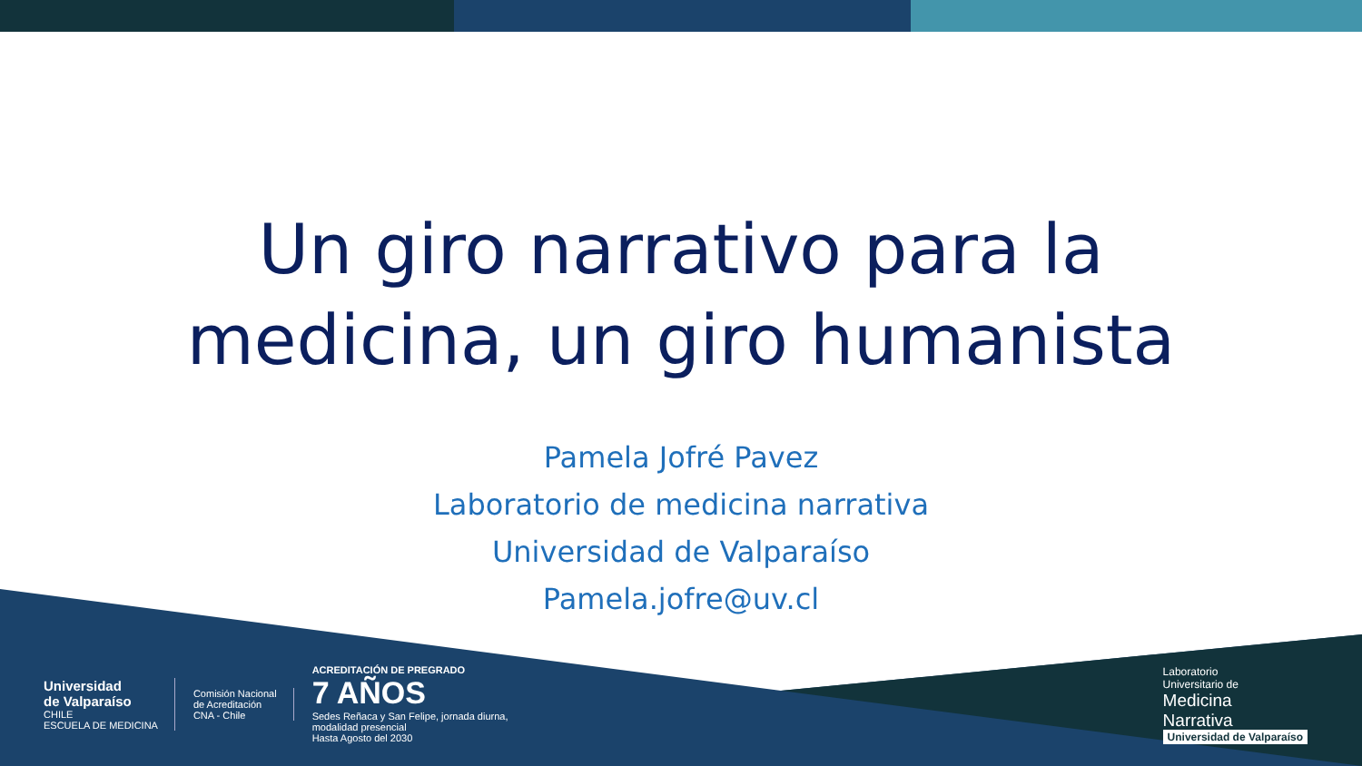Un giro narrativo para la
medicina, un giro humanista
Pamela Jofré Pavez
Laboratorio de medicina narrativa
Universidad de Valparaíso
Pamela.jofre@uv.cl
Universidad
de Valparaíso
CHILE
ESCUELA DE MEDICINA
Comisión Nacional
de Acreditación
CNA - Chile
ACREDITACIÓN DE PREGRADO
7 AÑOS
Sedes Reñaca y San Felipe, jornada diurna,
modalidad presencial
Hasta Agosto del 2030
Laboratorio
Universitario de
Medicina
Narrativa
Universidad de Valparaíso